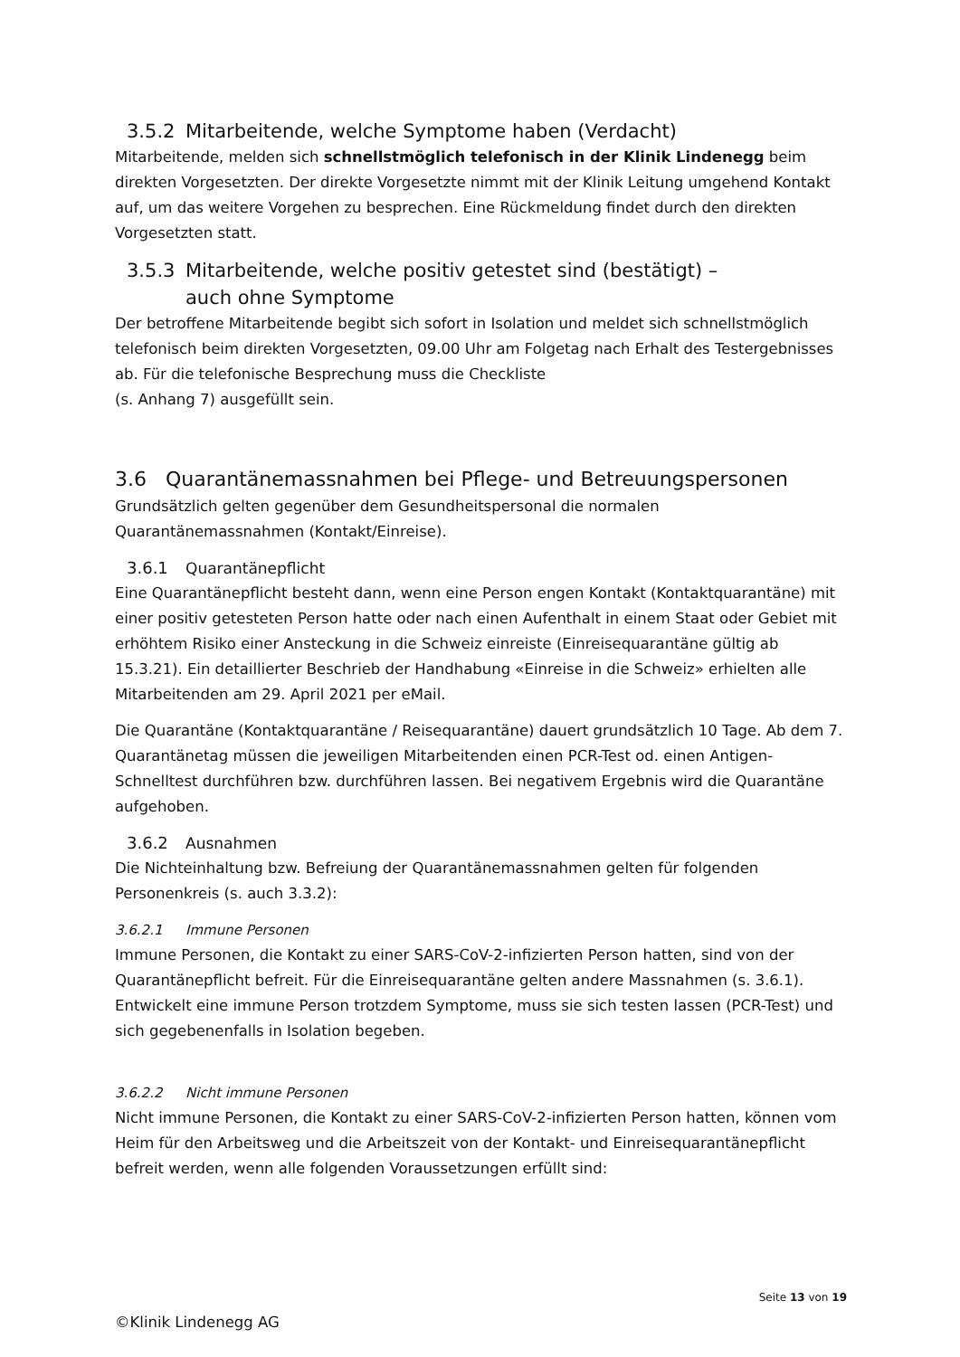3.5.2 Mitarbeitende, welche Symptome haben (Verdacht)
Mitarbeitende, melden sich schnellstmöglich telefonisch in der Klinik Lindenegg beim direkten Vorgesetzten. Der direkte Vorgesetzte nimmt mit der Klinik Leitung umgehend Kontakt auf, um das weitere Vorgehen zu besprechen. Eine Rückmeldung findet durch den direkten Vorgesetzten statt.
3.5.3 Mitarbeitende, welche positiv getestet sind (bestätigt) –
auch ohne Symptome
Der betroffene Mitarbeitende begibt sich sofort in Isolation und meldet sich schnellstmöglich telefonisch beim direkten Vorgesetzten, 09.00 Uhr am Folgetag nach Erhalt des Testergebnisses ab. Für die telefonische Besprechung muss die Checkliste
(s. Anhang 7) ausgefüllt sein.
3.6 Quarantänemassnahmen bei Pflege- und Betreuungspersonen
Grundsätzlich gelten gegenüber dem Gesundheitspersonal die normalen Quarantänemassnahmen (Kontakt/Einreise).
3.6.1 Quarantänepflicht
Eine Quarantänepflicht besteht dann, wenn eine Person engen Kontakt (Kontaktquarantäne) mit einer positiv getesteten Person hatte oder nach einen Aufenthalt in einem Staat oder Gebiet mit erhöhtem Risiko einer Ansteckung in die Schweiz einreiste (Einreisequarantäne gültig ab 15.3.21). Ein detaillierter Beschrieb der Handhabung «Einreise in die Schweiz» erhielten alle Mitarbeitenden am 29. April 2021 per eMail.
Die Quarantäne (Kontaktquarantäne / Reisequarantäne) dauert grundsätzlich 10 Tage. Ab dem 7. Quarantänetag müssen die jeweiligen Mitarbeitenden einen PCR-Test od. einen Antigen-Schnelltest durchführen bzw. durchführen lassen. Bei negativem Ergebnis wird die Quarantäne aufgehoben.
3.6.2 Ausnahmen
Die Nichteinhaltung bzw. Befreiung der Quarantänemassnahmen gelten für folgenden Personenkreis (s. auch 3.3.2):
3.6.2.1 Immune Personen
Immune Personen, die Kontakt zu einer SARS-CoV-2-infizierten Person hatten, sind von der Quarantänepflicht befreit. Für die Einreisequarantäne gelten andere Massnahmen (s. 3.6.1). Entwickelt eine immune Person trotzdem Symptome, muss sie sich testen lassen (PCR-Test) und sich gegebenenfalls in Isolation begeben.
3.6.2.2 Nicht immune Personen
Nicht immune Personen, die Kontakt zu einer SARS-CoV-2-infizierten Person hatten, können vom Heim für den Arbeitsweg und die Arbeitszeit von der Kontakt- und Einreisequarantänepflicht befreit werden, wenn alle folgenden Voraussetzungen erfüllt sind:
Seite 13 von 19
©Klinik Lindenegg AG